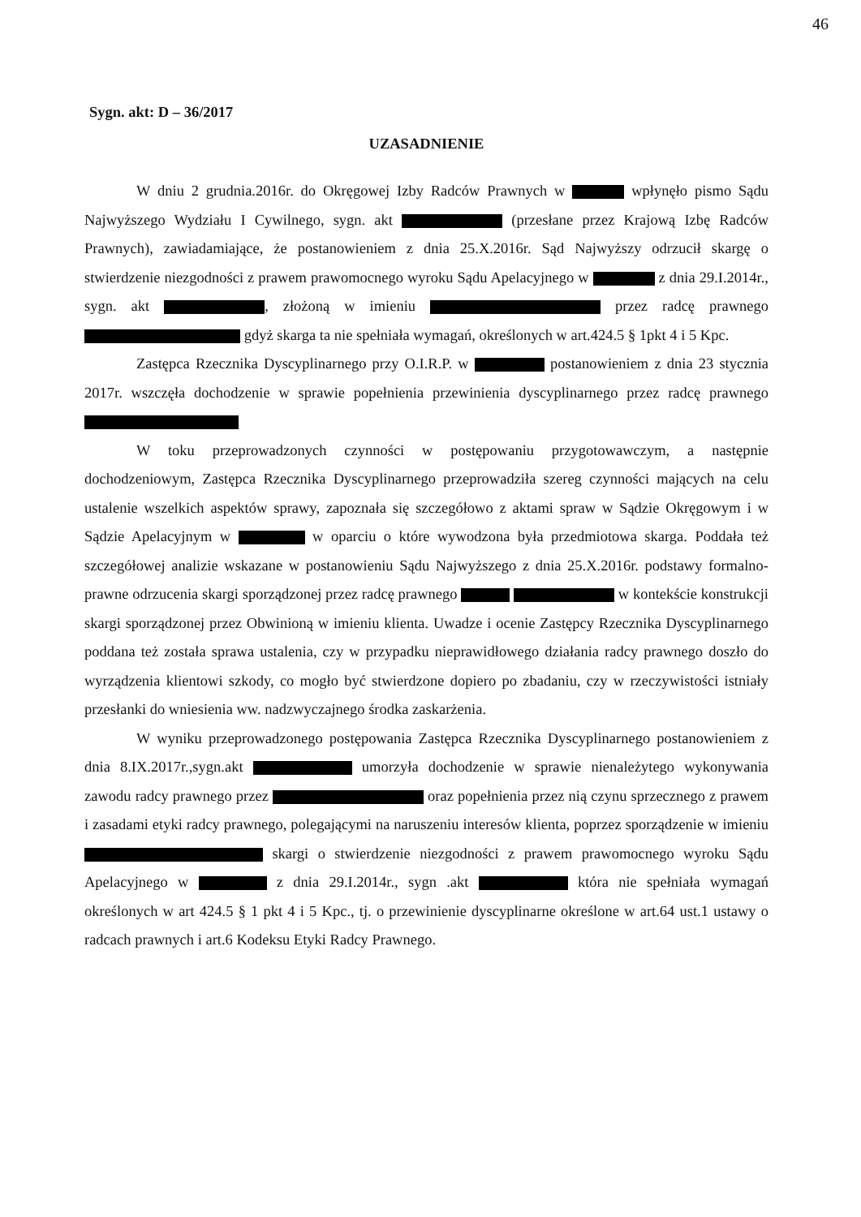46
Sygn. akt: D – 36/2017
UZASADNIENIE
W dniu 2 grudnia.2016r. do Okręgowej Izby Radców Prawnych w wpłynęło pismo Sądu Najwyższego Wydziału I Cywilnego, sygn. akt (przesłane przez Krajową Izbę Radców Prawnych), zawiadamiające, że postanowieniem z dnia 25.X.2016r. Sąd Najwyższy odrzucił skargę o stwierdzenie niezgodności z prawem prawomocnego wyroku Sądu Apelacyjnego w z dnia 29.I.2014r., sygn. akt , złożoną w imieniu przez radcę prawnego gdyż skarga ta nie spełniała wymagań, określonych w art.424.5 § 1pkt 4 i 5 Kpc.
Zastępca Rzecznika Dyscyplinarnego przy O.I.R.P. w postanowieniem z dnia 23 stycznia 2017r. wszczęła dochodzenie w sprawie popełnienia przewinienia dyscyplinarnego przez radcę prawnego
W toku przeprowadzonych czynności w postępowaniu przygotowawczym, a następnie dochodzeniowym, Zastępca Rzecznika Dyscyplinarnego przeprowadziła szereg czynności mających na celu ustalenie wszelkich aspektów sprawy, zapoznała się szczegółowo z aktami spraw w Sądzie Okręgowym i w Sądzie Apelacyjnym w w oparciu o które wywodzona była przedmiotowa skarga. Poddała też szczegółowej analizie wskazane w postanowieniu Sądu Najwyższego z dnia 25.X.2016r. podstawy formalno-prawne odrzucenia skargi sporządzonej przez radcę prawnego w kontekście konstrukcji skargi sporządzonej przez Obwinioną w imieniu klienta. Uwadze i ocenie Zastępcy Rzecznika Dyscyplinarnego poddana też została sprawa ustalenia, czy w przypadku nieprawidłowego działania radcy prawnego doszło do wyrządzenia klientowi szkody, co mogło być stwierdzone dopiero po zbadaniu, czy w rzeczywistości istniały przesłanki do wniesienia ww. nadzwyczajnego środka zaskarżenia.
W wyniku przeprowadzonego postępowania Zastępca Rzecznika Dyscyplinarnego postanowieniem z dnia 8.IX.2017r.,sygn.akt umorzyła dochodzenie w sprawie nienależytego wykonywania zawodu radcy prawnego przez oraz popełnienia przez nią czynu sprzecznego z prawem i zasadami etyki radcy prawnego, polegającymi na naruszeniu interesów klienta, poprzez sporządzenie w imieniu skargi o stwierdzenie niezgodności z prawem prawomocnego wyroku Sądu Apelacyjnego w z dnia 29.I.2014r., sygn .akt która nie spełniała wymagań określonych w art 424.5 § 1 pkt 4 i 5 Kpc., tj. o przewinienie dyscyplinarne określone w art.64 ust.1 ustawy o radcach prawnych i art.6 Kodeksu Etyki Radcy Prawnego.